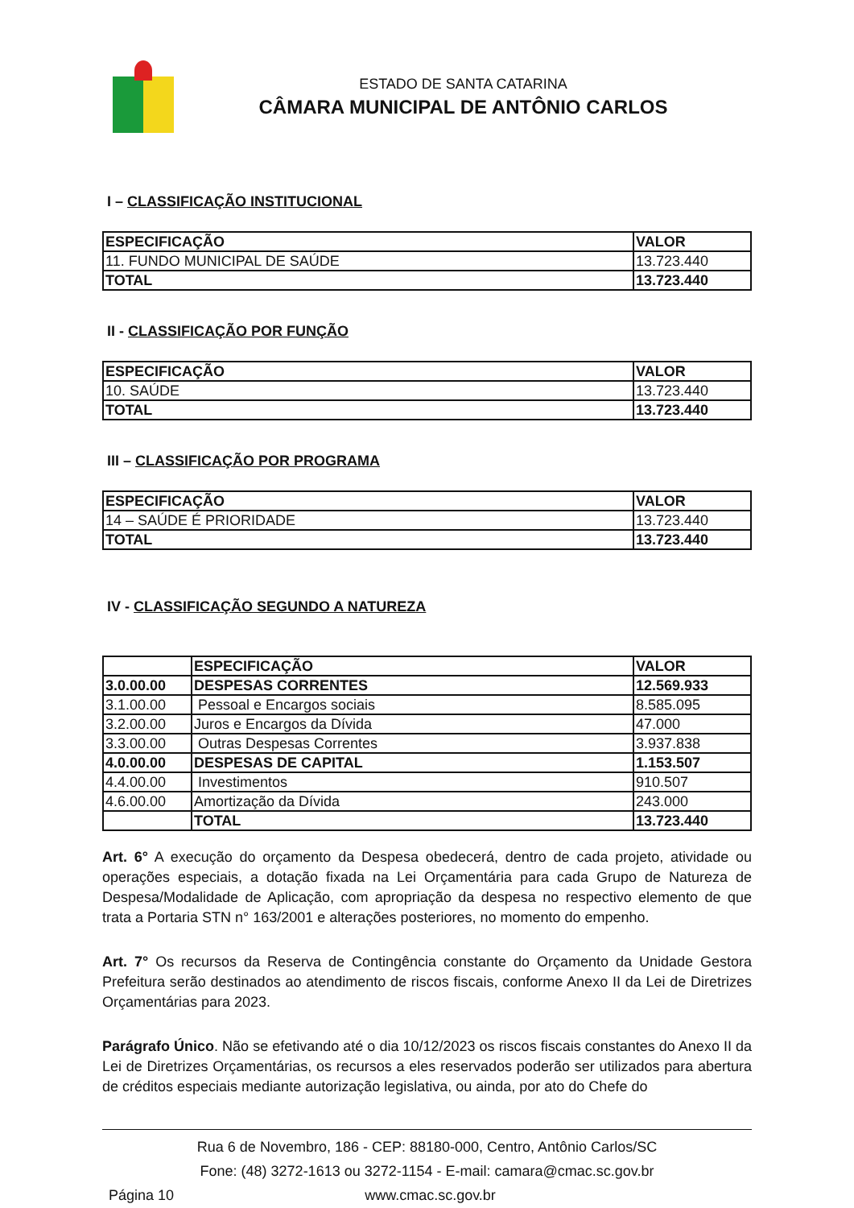ESTADO DE SANTA CATARINA
CÂMARA MUNICIPAL DE ANTÔNIO CARLOS
I – CLASSIFICAÇÃO INSTITUCIONAL
| ESPECIFICAÇÃO | VALOR |
| --- | --- |
| 11. FUNDO MUNICIPAL DE SAÚDE | 13.723.440 |
| TOTAL | 13.723.440 |
II - CLASSIFICAÇÃO POR FUNÇÃO
| ESPECIFICAÇÃO | VALOR |
| --- | --- |
| 10. SAÚDE | 13.723.440 |
| TOTAL | 13.723.440 |
III – CLASSIFICAÇÃO POR PROGRAMA
| ESPECIFICAÇÃO | VALOR |
| --- | --- |
| 14 – SAÚDE É PRIORIDADE | 13.723.440 |
| TOTAL | 13.723.440 |
IV - CLASSIFICAÇÃO SEGUNDO A NATUREZA
| | ESPECIFICAÇÃO | VALOR |
| --- | --- | --- |
| 3.0.00.00 | DESPESAS CORRENTES | 12.569.933 |
| 3.1.00.00 | Pessoal e Encargos sociais | 8.585.095 |
| 3.2.00.00 | Juros e Encargos da Dívida | 47.000 |
| 3.3.00.00 | Outras Despesas Correntes | 3.937.838 |
| 4.0.00.00 | DESPESAS DE CAPITAL | 1.153.507 |
| 4.4.00.00 | Investimentos | 910.507 |
| 4.6.00.00 | Amortização da Dívida | 243.000 |
| | TOTAL | 13.723.440 |
Art. 6° A execução do orçamento da Despesa obedecerá, dentro de cada projeto, atividade ou operações especiais, a dotação fixada na Lei Orçamentária para cada Grupo de Natureza de Despesa/Modalidade de Aplicação, com apropriação da despesa no respectivo elemento de que trata a Portaria STN n° 163/2001 e alterações posteriores, no momento do empenho.
Art. 7° Os recursos da Reserva de Contingência constante do Orçamento da Unidade Gestora Prefeitura serão destinados ao atendimento de riscos fiscais, conforme Anexo II da Lei de Diretrizes Orçamentárias para 2023.
Parágrafo Único. Não se efetivando até o dia 10/12/2023 os riscos fiscais constantes do Anexo II da Lei de Diretrizes Orçamentárias, os recursos a eles reservados poderão ser utilizados para abertura de créditos especiais mediante autorização legislativa, ou ainda, por ato do Chefe do
Rua 6 de Novembro, 186 - CEP: 88180-000, Centro, Antônio Carlos/SC
Fone: (48) 3272-1613 ou 3272-1154 - E-mail: camara@cmac.sc.gov.br
Página 10 www.cmac.sc.gov.br